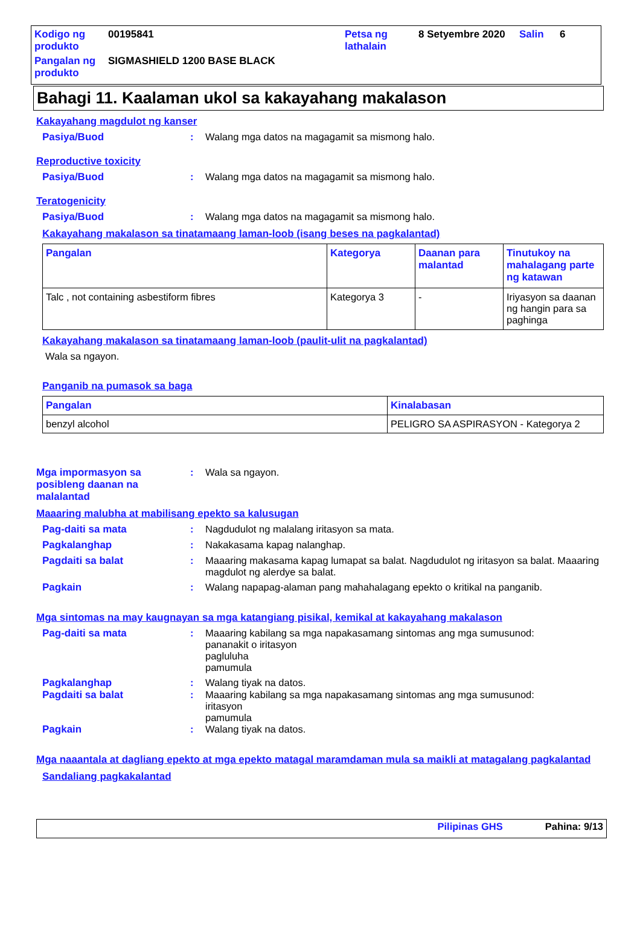| Kodigo ng produkto | 00195841 | Petsa ng lathalain | 8 Setyembre 2020 | Salin | 6 |
| Pangalan ng produkto | SIGMASHIELD 1200 BASE BLACK | | | | |
Bahagi 11. Kaalaman ukol sa kakayahang makalason
Kakayahang magdulot ng kanser
Pasiya/Buod : Walang mga datos na magagamit sa mismong halo.
Reproductive toxicity
Pasiya/Buod : Walang mga datos na magagamit sa mismong halo.
Teratogenicity
Pasiya/Buod : Walang mga datos na magagamit sa mismong halo.
Kakayahang makalason sa tinatamaang laman-loob (isang beses na pagkalantad)
| Pangalan | Kategorya | Daanan para malantad | Tinutukoy na mahalagang parte ng katawan |
| --- | --- | --- | --- |
| Talc , not containing asbestiform fibres | Kategorya 3 | - | Iriyasyon sa daanan ng hangin para sa paghinga |
Kakayahang makalason sa tinatamaang laman-loob (paulit-ulit na pagkalantad)
Wala sa ngayon.
Panganib na pumasok sa baga
| Pangalan | Kinalabasan |
| --- | --- |
| benzyl alcohol | PELIGRO SA ASPIRASYON - Kategorya 2 |
Mga impormasyon sa posibleng daanan na malalantad
: Wala sa ngayon.
Maaaring malubha at mabilisang epekto sa kalusugan
Pag-daiti sa mata : Nagdudulot ng malalang iritasyon sa mata.
Pagkalanghap : Nakakasama kapag nalanghap.
Pagdaiti sa balat : Maaaring makasama kapag lumapat sa balat. Nagdudulot ng iritasyon sa balat. Maaaring magdulot ng alerdye sa balat.
Pagkain : Walang napapag-alaman pang mahahalagang epekto o kritikal na panganib.
Mga sintomas na may kaugnayan sa mga katangiang pisikal, kemikal at kakayahang makalason
Pag-daiti sa mata : Maaaring kabilang sa mga napakasamang sintomas ang mga sumusunod:
pananakit o iritasyon
pagluluha
pamumula
Pagkalanghap : Walang tiyak na datos.
Pagdaiti sa balat : Maaaring kabilang sa mga napakasamang sintomas ang mga sumusunod:
iritasyon
pamumula
Pagkain : Walang tiyak na datos.
Mga naaantala at dagliang epekto at mga epekto matagal maramdaman mula sa maikli at matagalang pagkalantad
Sandaliang pagkakalantad
Pilipinas GHS Pahina: 9/13